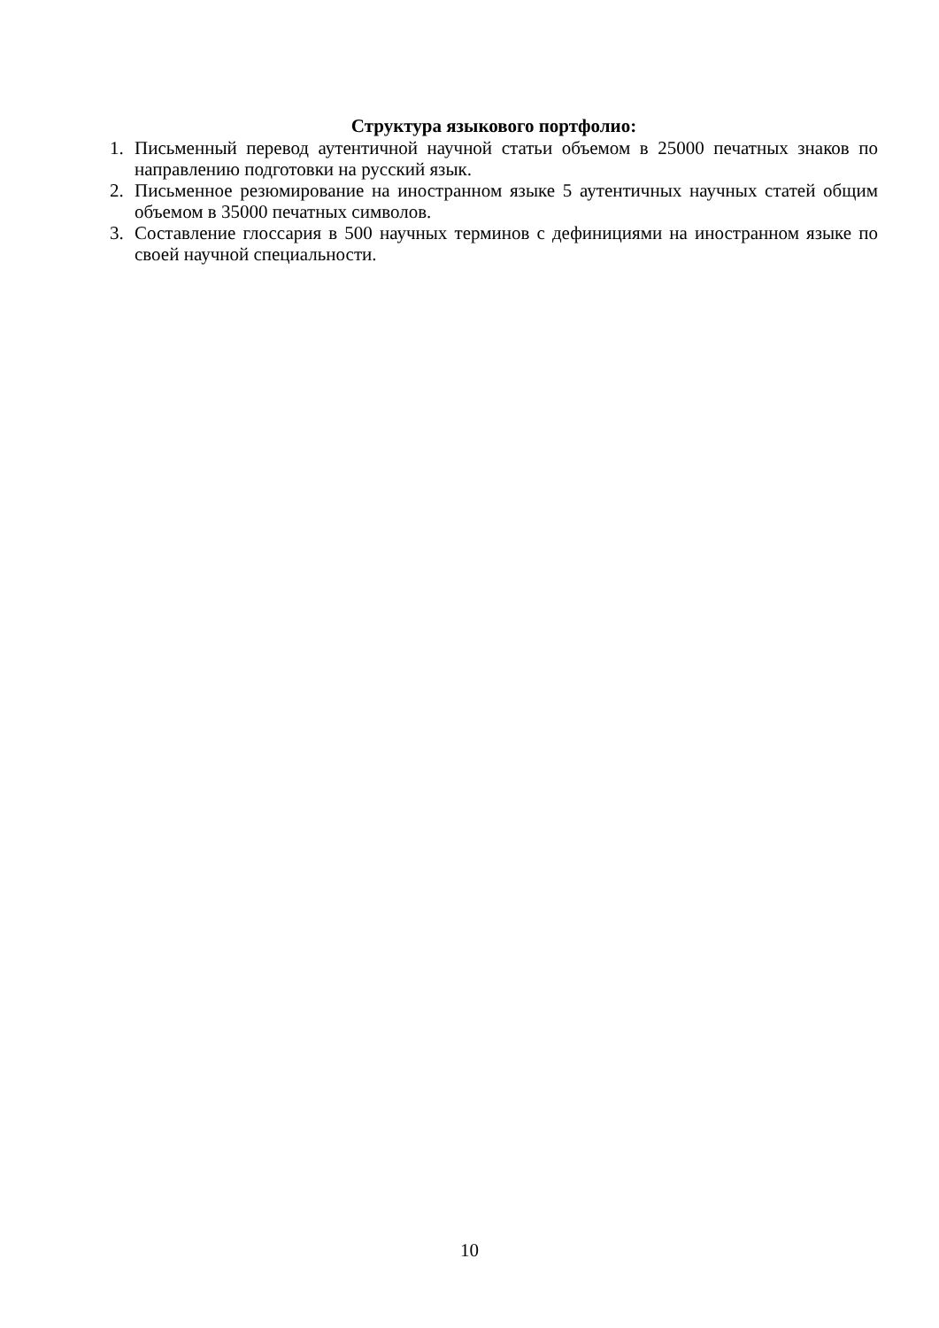Структура языкового портфолио:
1. Письменный перевод аутентичной научной статьи объемом в 25000 печатных знаков по направлению подготовки на русский язык.
2. Письменное резюмирование на иностранном языке 5 аутентичных научных статей общим объемом в 35000 печатных символов.
3. Составление глоссария в 500 научных терминов с дефинициями на иностранном языке по своей научной специальности.
10